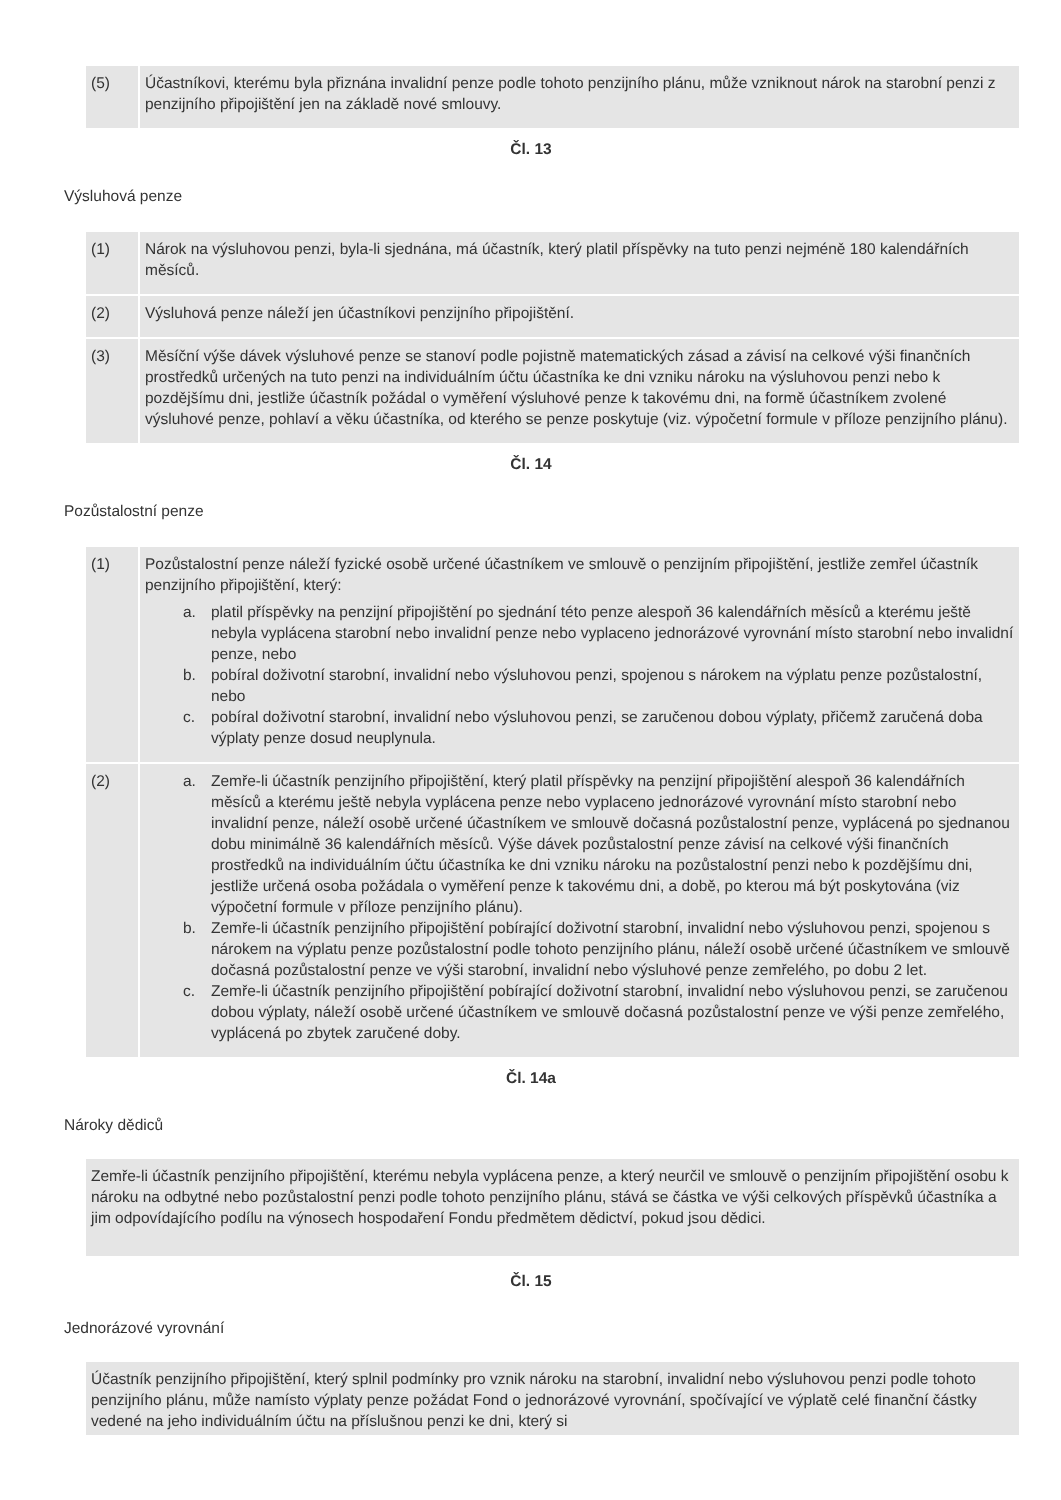| (5) | Účastníkovi, kterému byla přiznána invalidní penze podle tohoto penzijního plánu, může vzniknout nárok na starobní penzi z penzijního připojištění jen na základě nové smlouvy. |
Čl. 13
Výsluhová penze
| (1) | Nárok na výsluhovou penzi, byla-li sjednána, má účastník, který platil příspěvky na tuto penzi nejméně 180 kalendářních měsíců. |
| (2) | Výsluhová penze náleží jen účastníkovi penzijního připojištění. |
| (3) | Měsíční výše dávek výsluhové penze se stanoví podle pojistně matematických zásad a závisí na celkové výši finančních prostředků určených na tuto penzi na individuálním účtu účastníka ke dni vzniku nároku na výsluhovou penzi nebo k pozdějšímu dni, jestliže účastník požádal o vyměření výsluhové penze k takovému dni, na formě účastníkem zvolené výsluhové penze, pohlaví a věku účastníka, od kterého se penze poskytuje (viz. výpočetní formule v příloze penzijního plánu). |
Čl. 14
Pozůstalostní penze
| (1) | Pozůstalostní penze náleží fyzické osobě určené účastníkem ve smlouvě o penzijním připojištění, jestliže zemřel účastník penzijního připojištění, který: a. platil příspěvky na penzijní připojištění po sjednání této penze alespoň 36 kalendářních měsíců a kterému ještě nebyla vyplácena starobní nebo invalidní penze nebo vyplaceno jednorázové vyrovnání místo starobní nebo invalidní penze, nebo b. pobíral doživotní starobní, invalidní nebo výsluhovou penzi, spojenou s nárokem na výplatu penze pozůstalostní, nebo c. pobíral doživotní starobní, invalidní nebo výsluhovou penzi, se zaručenou dobou výplaty, přičemž zaručená doba výplaty penze dosud neuplynula. |
| (2) | a. Zemře-li účastník penzijního připojištění, který platil příspěvky na penzijní připojištění alespoň 36 kalendářních měsíců a kterému ještě nebyla vyplácena penze nebo vyplaceno jednorázové vyrovnání místo starobní nebo invalidní penze, náleží osobě určené účastníkem ve smlouvě dočasná pozůstalostní penze, vyplácená po sjednanou dobu minimálně 36 kalendářních měsíců. Výše dávek pozůstalostní penze závisí na celkové výši finančních prostředků na individuálním účtu účastníka ke dni vzniku nároku na pozůstalostní penzi nebo k pozdějšímu dni, jestliže určená osoba požádala o vyměření penze k takovému dni, a době, po kterou má být poskytována (viz výpočetní formule v příloze penzijního plánu). b. Zemře-li účastník penzijního připojištění pobírající doživotní starobní, invalidní nebo výsluhovou penzi, spojenou s nárokem na výplatu penze pozůstalostní podle tohoto penzijního plánu, náleží osobě určené účastníkem ve smlouvě dočasná pozůstalostní penze ve výši starobní, invalidní nebo výsluhové penze zemřelého, po dobu 2 let. c. Zemře-li účastník penzijního připojištění pobírající doživotní starobní, invalidní nebo výsluhovou penzi, se zaručenou dobou výplaty, náleží osobě určené účastníkem ve smlouvě dočasná pozůstalostní penze ve výši penze zemřelého, vyplácená po zbytek zaručené doby. |
Čl. 14a
Nároky dědiců
Zemře-li účastník penzijního připojištění, kterému nebyla vyplácena penze, a který neurčil ve smlouvě o penzijním připojištění osobu k nároku na odbytné nebo pozůstalostní penzi podle tohoto penzijního plánu, stává se částka ve výši celkových příspěvků účastníka a jim odpovídajícího podílu na výnosech hospodaření Fondu předmětem dědictví, pokud jsou dědici.
Čl. 15
Jednorázové vyrovnání
Účastník penzijního připojištění, který splnil podmínky pro vznik nároku na starobní, invalidní nebo výsluhovou penzi podle tohoto penzijního plánu, může namísto výplaty penze požádat Fond o jednorázové vyrovnání, spočívající ve výplatě celé finanční částky vedené na jeho individuálním účtu na příslušnou penzi ke dni, který si